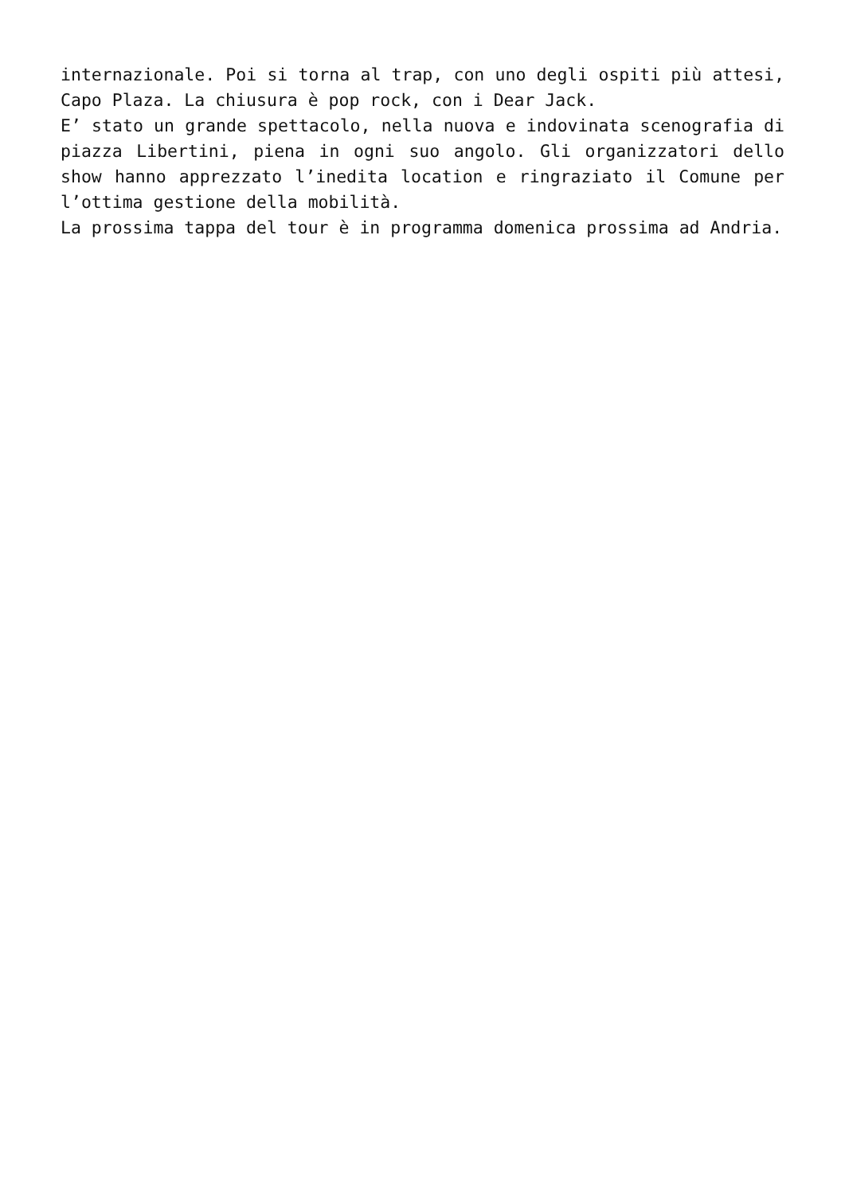internazionale. Poi si torna al trap, con uno degli ospiti più attesi, Capo Plaza. La chiusura è pop rock, con i Dear Jack.
E’ stato un grande spettacolo, nella nuova e indovinata scenografia di piazza Libertini, piena in ogni suo angolo. Gli organizzatori dello show hanno apprezzato l’inedita location e ringraziato il Comune per l’ottima gestione della mobilità.
La prossima tappa del tour è in programma domenica prossima ad Andria.